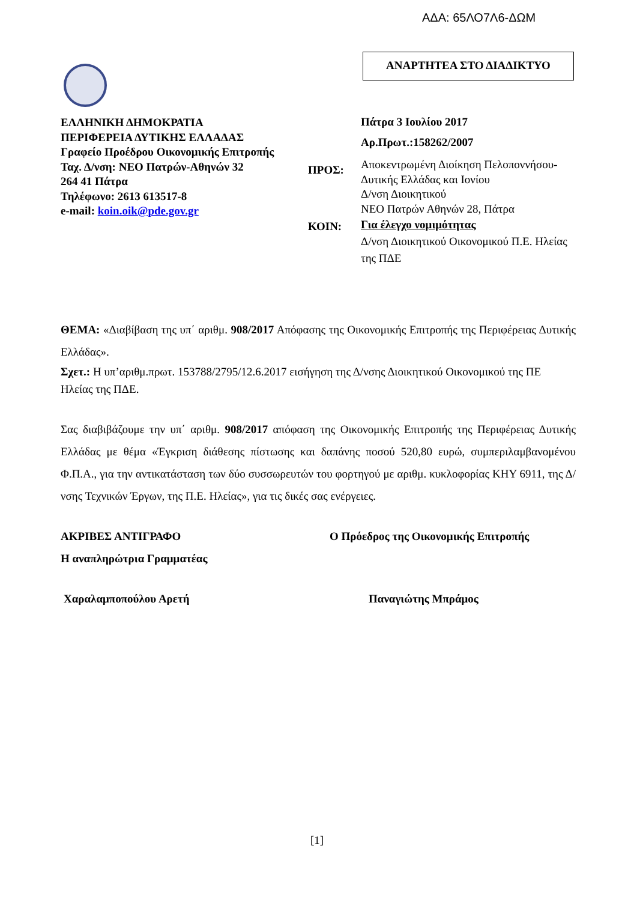ΑΔΑ: 65ΛΟ7Λ6-ΔΩΜ
ΑΝΑΡΤΗΤΕΑ ΣΤΟ ΔΙΑΔΙΚΤΥΟ
ΕΛΛΗΝΙΚΗ ΔΗΜΟΚΡΑΤΙΑ
ΠΕΡΙΦΕΡΕΙΑ ΔΥΤΙΚΗΣ ΕΛΛΑΔΑΣ
Γραφείο Προέδρου Οικονομικής Επιτροπής
Ταχ. Δ/νση: ΝΕΟ Πατρών-Αθηνών 32
264 41 Πάτρα
Τηλέφωνο: 2613 613517-8
e-mail: koin.oik@pde.gov.gr
Πάτρα 3 Ιουλίου 2017
Αρ.Πρωτ.:158262/2007
ΠΡΟΣ:
Αποκεντρωμένη Διοίκηση Πελοποννήσου- Δυτικής Ελλάδας και Ιονίου
Δ/νση Διοικητικού
ΝΕΟ Πατρών Αθηνών 28, Πάτρα
ΚΟΙΝ:
Για έλεγχο νομιμότητας
Δ/νση Διοικητικού Οικονομικού Π.Ε. Ηλείας της ΠΔΕ
ΘΕΜΑ: «Διαβίβαση της υπ΄ αριθμ. 908/2017 Απόφασης της Οικονομικής Επιτροπής της Περιφέρειας Δυτικής Ελλάδας».
Σχετ.: Η υπ’αριθμ.πρωτ. 153788/2795/12.6.2017 εισήγηση της Δ/νσης Διοικητικού Οικονομικού της ΠΕ Ηλείας της ΠΔΕ.
Σας διαβιβάζουμε την υπ΄ αριθμ. 908/2017 απόφαση της Οικονομικής Επιτροπής της Περιφέρειας Δυτικής Ελλάδας με θέμα «Έγκριση διάθεσης πίστωσης και δαπάνης ποσού 520,80 ευρώ, συμπεριλαμβανομένου Φ.Π.Α., για την αντικατάσταση των δύο συσσωρευτών του φορτηγού με αριθμ. κυκλοφορίας ΚΗΥ 6911, της Δ/νσης Τεχνικών Έργων, της Π.Ε. Ηλείας», για τις δικές σας ενέργειες.
ΑΚΡΙΒΕΣ ΑΝΤΙΓΡΑΦΟ
Η αναπληρώτρια Γραμματέας
Ο Πρόεδρος της Οικονομικής Επιτροπής
Χαραλαμποπούλου Αρετή Παναγιώτης Μπράμος
[1]